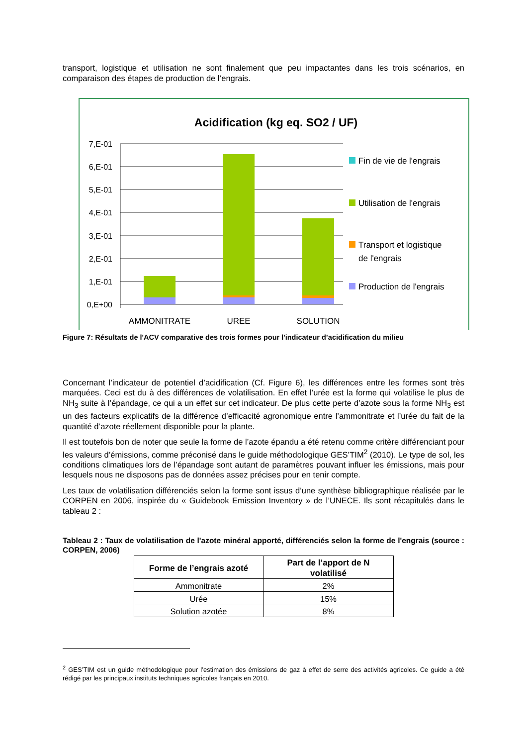transport, logistique et utilisation ne sont finalement que peu impactantes dans les trois scénarios, en comparaison des étapes de production de l’engrais.
Acidification (kg eq. SO2 / UF)
7,E-01
6,E-01
5,E-01
4,E-01
3,E-01
2,E-01
1,E-01
0,E+00
AMMONITRATE
UREE
SOLUTION
Fin de vie de l'engrais
Utilisation de l'engrais
Transport et logistique
de l'engrais
Production de l'engrais
Figure 7: Résultats de l'ACV comparative des trois formes pour l'indicateur d’acidification du milieu
Concernant l’indicateur de potentiel d’acidification (Cf. Figure 6), les différences entre les formes sont très marquées. Ceci est du à des différences de volatilisation. En effet l’urée est la forme qui volatilise le plus de NH<sub>3</sub> suite à l’épandage, ce qui a un effet sur cet indicateur. De plus cette perte d’azote sous la forme NH<sub>3</sub> est un des facteurs explicatifs de la différence d’efficacité agronomique entre l’ammonitrate et l’urée du fait de la quantité d’azote réellement disponible pour la plante.
Il est toutefois bon de noter que seule la forme de l’azote épandu a été retenu comme critère différenciant pour les valeurs d’émissions, comme préconisé dans le guide méthodologique GES’TIM<sup>2</sup> (2010). Le type de sol, les conditions climatiques lors de l’épandage sont autant de paramètres pouvant influer les émissions, mais pour lesquels nous ne disposons pas de données assez précises pour en tenir compte.
Les taux de volatilisation différenciés selon la forme sont issus d’une synthèse bibliographique réalisée par le CORPEN en 2006, inspirée du « Guidebook Emission Inventory » de l’UNECE. Ils sont récapitulés dans le tableau 2 :
Tableau 2 : Taux de volatilisation de l'azote minéral apporté, différenciés selon la forme de l'engrais (source : CORPEN, 2006)
| Forme de l’engrais azoté | Part de l’apport de N volatilisé |
| --- | --- |
| Ammonitrate | 2% |
| Urée | 15% |
| Solution azotée | 8% |
<sup>2</sup> GES’TIM est un guide méthodologique pour l’estimation des émissions de gaz à effet de serre des activités agricoles. Ce guide a été rédigé par les principaux instituts techniques agricoles français en 2010.